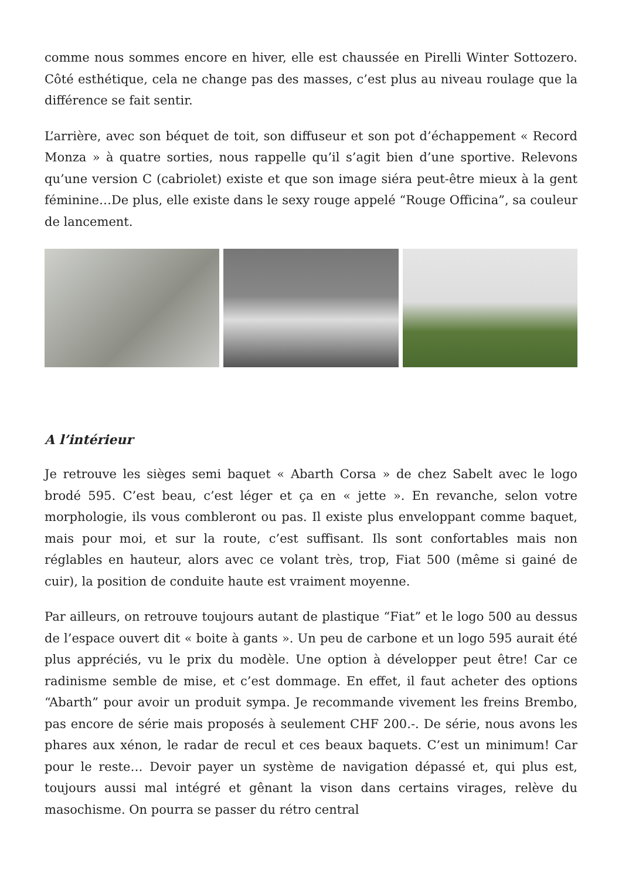comme nous sommes encore en hiver, elle est chaussée en Pirelli Winter Sottozero. Côté esthétique, cela ne change pas des masses, c’est plus au niveau roulage que la différence se fait sentir.
L’arrière, avec son béquet de toit, son diffuseur et son pot d’échappement « Record Monza » à quatre sorties, nous rappelle qu’il s’agit bien d’une sportive. Relevons qu’une version C (cabriolet) existe et que son image siéra peut-être mieux à la gent féminine…De plus, elle existe dans le sexy rouge appelé “Rouge Officina”, sa couleur de lancement.
A l’intérieur
Je retrouve les sièges semi baquet « Abarth Corsa » de chez Sabelt avec le logo brodé 595. C’est beau, c’est léger et ça en « jette ». En revanche, selon votre morphologie, ils vous combleront ou pas. Il existe plus enveloppant comme baquet, mais pour moi, et sur la route, c’est suffisant. Ils sont confortables mais non réglables en hauteur, alors avec ce volant très, trop, Fiat 500 (même si gainé de cuir), la position de conduite haute est vraiment moyenne.
Par ailleurs, on retrouve toujours autant de plastique “Fiat” et le logo 500 au dessus de l’espace ouvert dit « boite à gants ». Un peu de carbone et un logo 595 aurait été plus appréciés, vu le prix du modèle. Une option à développer peut être! Car ce radinisme semble de mise, et c’est dommage. En effet, il faut acheter des options “Abarth” pour avoir un produit sympa. Je recommande vivement les freins Brembo, pas encore de série mais proposés à seulement CHF 200.-. De série, nous avons les phares aux xénon, le radar de recul et ces beaux baquets. C’est un minimum! Car pour le reste… Devoir payer un système de navigation dépassé et, qui plus est, toujours aussi mal intégré et gênant la vison dans certains virages, relève du masochisme. On pourra se passer du rétro central